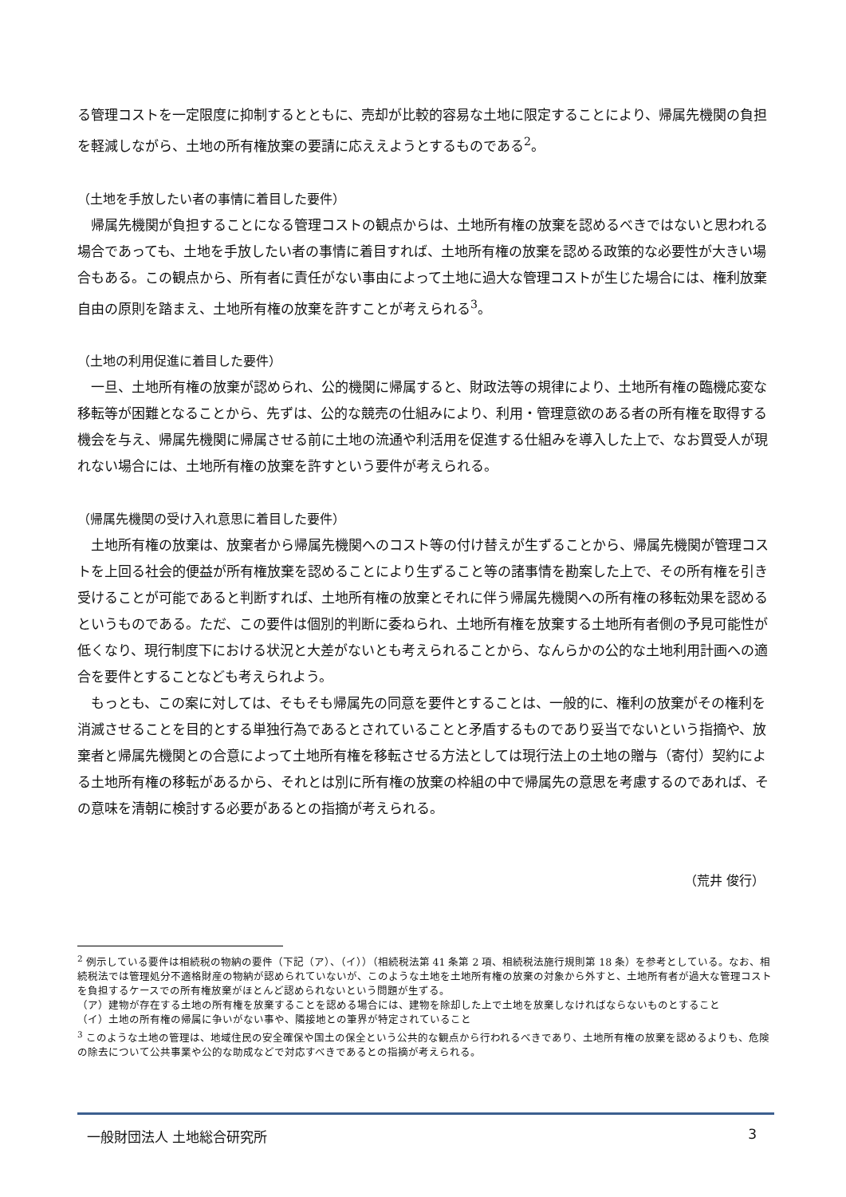る管理コストを一定限度に抑制するとともに、売却が比較的容易な土地に限定することにより、帰属先機関の負担を軽減しながら、土地の所有権放棄の要請に応ええようとするものである<sup>2</sup>。
（土地を手放したい者の事情に着目した要件）
帰属先機関が負担することになる管理コストの観点からは、土地所有権の放棄を認めるべきではないと思われる場合であっても、土地を手放したい者の事情に着目すれば、土地所有権の放棄を認める政策的な必要性が大きい場合もある。この観点から、所有者に責任がない事由によって土地に過大な管理コストが生じた場合には、権利放棄自由の原則を踏まえ、土地所有権の放棄を許すことが考えられる<sup>3</sup>。
（土地の利用促進に着目した要件）
一旦、土地所有権の放棄が認められ、公的機関に帰属すると、財政法等の規律により、土地所有権の臨機応変な移転等が困難となることから、先ずは、公的な競売の仕組みにより、利用・管理意欲のある者の所有権を取得する機会を与え、帰属先機関に帰属させる前に土地の流通や利活用を促進する仕組みを導入した上で、なお買受人が現れない場合には、土地所有権の放棄を許すという要件が考えられる。
（帰属先機関の受け入れ意思に着目した要件）
土地所有権の放棄は、放棄者から帰属先機関へのコスト等の付け替えが生ずることから、帰属先機関が管理コストを上回る社会的便益が所有権放棄を認めることにより生ずること等の諸事情を勘案した上で、その所有権を引き受けることが可能であると判断すれば、土地所有権の放棄とそれに伴う帰属先機関への所有権の移転効果を認めるというものである。ただ、この要件は個別的判断に委ねられ、土地所有権を放棄する土地所有者側の予見可能性が低くなり、現行制度下における状況と大差がないとも考えられることから、なんらかの公的な土地利用計画への適合を要件とすることなども考えられよう。
もっとも、この案に対しては、そもそも帰属先の同意を要件とすることは、一般的に、権利の放棄がその権利を消滅させることを目的とする単独行為であるとされていることと矛盾するものであり妥当でないという指摘や、放棄者と帰属先機関との合意によって土地所有権を移転させる方法としては現行法上の土地の贈与（寄付）契約による土地所有権の移転があるから、それとは別に所有権の放棄の枠組の中で帰属先の意思を考慮するのであれば、その意味を清朝に検討する必要があるとの指摘が考えられる。
（荒井 俊行）
<sup>2</sup> 例示している要件は相続税の物納の要件（下記（ア）、（イ））（相続税法第 41 条第 2 項、相続税法施行規則第 18 条）を参考としている。なお、相続税法では管理処分不適格財産の物納が認められていないが、このような土地を土地所有権の放棄の対象から外すと、土地所有者が過大な管理コストを負担するケースでの所有権放棄がほとんど認められないという問題が生ずる。
（ア）建物が存在する土地の所有権を放棄することを認める場合には、建物を除却した上で土地を放棄しなければならないものとすること
（イ）土地の所有権の帰属に争いがない事や、隣接地との筆界が特定されていること
<sup>3</sup> このような土地の管理は、地域住民の安全確保や国土の保全という公共的な観点から行われるべきであり、土地所有権の放棄を認めるよりも、危険の除去について公共事業や公的な助成などで対応すべきであるとの指摘が考えられる。
一般財団法人 土地総合研究所 3